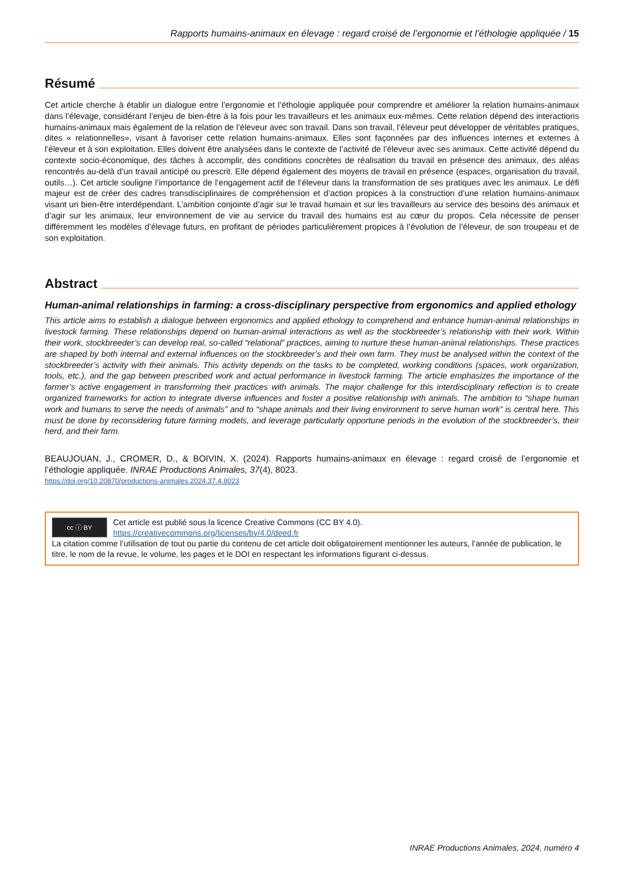Rapports humains-animaux en élevage : regard croisé de l’ergonomie et l’éthologie appliquée / 15
Résumé
Cet article cherche à établir un dialogue entre l’ergonomie et l’éthologie appliquée pour comprendre et améliorer la relation humains-animaux dans l’élevage, considérant l’enjeu de bien-être à la fois pour les travailleurs et les animaux eux-mêmes. Cette relation dépend des interactions humains-animaux mais également de la relation de l’éleveur avec son travail. Dans son travail, l’éleveur peut développer de véritables pratiques, dites « relationnelles», visant à favoriser cette relation humains-animaux. Elles sont façonnées par des influences internes et externes à l’éleveur et à son exploitation. Elles doivent être analysées dans le contexte de l’activité de l’éleveur avec ses animaux. Cette activité dépend du contexte socio-économique, des tâches à accomplir, des conditions concrètes de réalisation du travail en présence des animaux, des aléas rencontrés au-delà d’un travail anticipé ou prescrit. Elle dépend également des moyens de travail en présence (espaces, organisation du travail, outils…). Cet article souligne l’importance de l’engagement actif de l’éleveur dans la transformation de ses pratiques avec les animaux. Le défi majeur est de créer des cadres transdisciplinaires de compréhension et d’action propices à la construction d’une relation humains-animaux visant un bien-être interdépendant. L’ambition conjointe d’agir sur le travail humain et sur les travailleurs au service des besoins des animaux et d’agir sur les animaux, leur environnement de vie au service du travail des humains est au cœur du propos. Cela nécessite de penser différemment les modèles d’élevage futurs, en profitant de périodes particulièrement propices à l’évolution de l’éleveur, de son troupeau et de son exploitation.
Abstract
Human-animal relationships in farming: a cross-disciplinary perspective from ergonomics and applied ethology
This article aims to establish a dialogue between ergonomics and applied ethology to comprehend and enhance human-animal relationships in livestock farming. These relationships depend on human-animal interactions as well as the stockbreeder’s relationship with their work. Within their work, stockbreeder’s can develop real, so-called “relational” practices, aiming to nurture these human-animal relationships. These practices are shaped by both internal and external influences on the stockbreeder’s and their own farm. They must be analysed within the context of the stockbreeder’s activity with their animals. This activity depends on the tasks to be completed, working conditions (spaces, work organization, tools, etc.), and the gap between prescribed work and actual performance in livestock farming. The article emphasizes the importance of the farmer’s active engagement in transforming their practices with animals. The major challenge for this interdisciplinary reflection is to create organized frameworks for action to integrate diverse influences and foster a positive relationship with animals. The ambition to “shape human work and humans to serve the needs of animals” and to “shape animals and their living environment to serve human work” is central here. This must be done by reconsidering future farming models, and leverage particularly opportune periods in the evolution of the stockbreeder’s, their herd, and their farm.
BEAUJOUAN, J., CROMER, D., & BOIVIN, X. (2024). Rapports humains-animaux en élevage : regard croisé de l’ergonomie et l’éthologie appliquée. INRAE Productions Animales, 37(4), 8023.
https://doi.org/10.20870/productions-animales.2024.37.4.8023
cc ⓘ BY Cet article est publié sous la licence Creative Commons (CC BY 4.0).
https://creativecommons.org/licenses/by/4.0/deed.fr
La citation comme l’utilisation de tout ou partie du contenu de cet article doit obligatoirement mentionner les auteurs, l’année de publication, le titre, le nom de la revue, le volume, les pages et le DOI en respectant les informations figurant ci-dessus.
INRAE Productions Animales, 2024, numéro 4